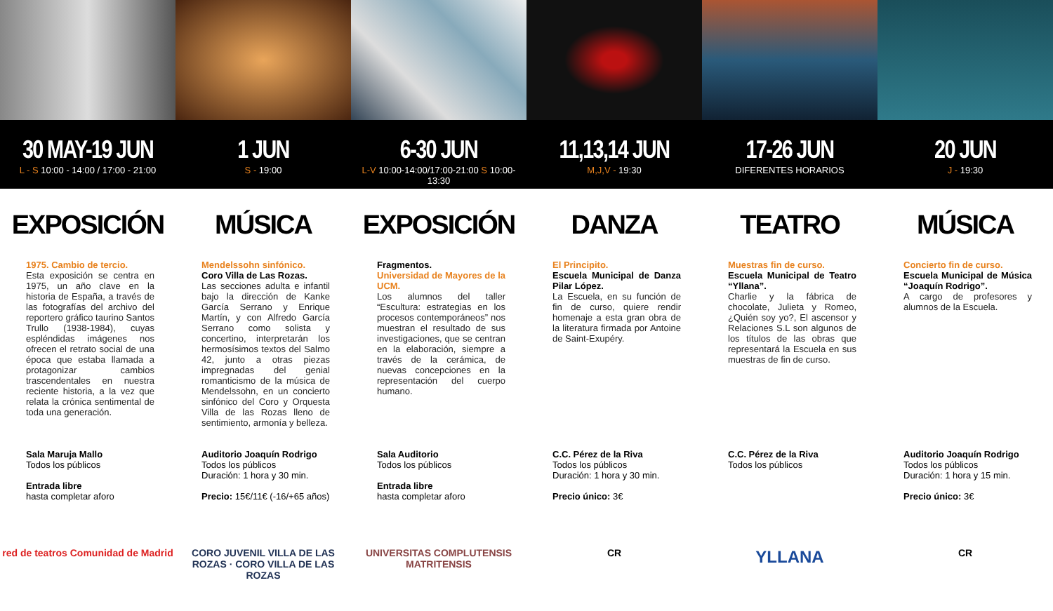30 MAY-19 JUN
L - S 10:00 - 14:00 / 17:00 - 21:00
EXPOSICIÓN
1975. Cambio de tercio.
Esta exposición se centra en 1975, un año clave en la historia de España, a través de las fotografías del archivo del reportero gráfico taurino Santos Trullo (1938-1984), cuyas espléndidas imágenes nos ofrecen el retrato social de una época que estaba llamada a protagonizar cambios trascendentales en nuestra reciente historia, a la vez que relata la crónica sentimental de toda una generación.
Sala Maruja Mallo
Todos los públicos
Entrada libre
hasta completar aforo
red de teatros Comunidad de Madrid
1 JUN
S - 19:00
MÚSICA
Mendelssohn sinfónico.
Coro Villa de Las Rozas.
Las secciones adulta e infantil bajo la dirección de Kanke García Serrano y Enrique Martín, y con Alfredo García Serrano como solista y concertino, interpretarán los hermosísimos textos del Salmo 42, junto a otras piezas impregnadas del genial romanticismo de la música de Mendelssohn, en un concierto sinfónico del Coro y Orquesta Villa de las Rozas lleno de sentimiento, armonía y belleza.
Auditorio Joaquín Rodrigo
Todos los públicos
Duración: 1 hora y 30 min.
Precio: 15€/11€ (-16/+65 años)
CORO JUVENIL VILLA DE LAS ROZAS · CORO VILLA DE LAS ROZAS
6-30 JUN
L-V 10:00-14:00/17:00-21:00 S 10:00-13:30
EXPOSICIÓN
Fragmentos.
Universidad de Mayores de la UCM.
Los alumnos del taller “Escultura: estrategias en los procesos contemporáneos” nos muestran el resultado de sus investigaciones, que se centran en la elaboración, siempre a través de la cerámica, de nuevas concepciones en la representación del cuerpo humano.
Sala Auditorio
Todos los públicos
Entrada libre
hasta completar aforo
UNIVERSITAS COMPLUTENSIS MATRITENSIS
11,13,14 JUN
M,J,V - 19:30
DANZA
El Principito.
Escuela Municipal de Danza Pilar López.
La Escuela, en su función de fin de curso, quiere rendir homenaje a esta gran obra de la literatura firmada por Antoine de Saint-Exupéry.
C.C. Pérez de la Riva
Todos los públicos
Duración: 1 hora y 30 min.
Precio único: 3€
CR
17-26 JUN
DIFERENTES HORARIOS
TEATRO
Muestras fin de curso.
Escuela Municipal de Teatro “Yllana”.
Charlie y la fábrica de chocolate, Julieta y Romeo, ¿Quién soy yo?, El ascensor y Relaciones S.L son algunos de los títulos de las obras que representará la Escuela en sus muestras de fin de curso.
C.C. Pérez de la Riva
Todos los públicos
YLLANA
20 JUN
J - 19:30
MÚSICA
Concierto fin de curso.
Escuela Municipal de Música “Joaquín Rodrigo”.
A cargo de profesores y alumnos de la Escuela.
Auditorio Joaquín Rodrigo
Todos los públicos
Duración: 1 hora y 15 min.
Precio único: 3€
CR